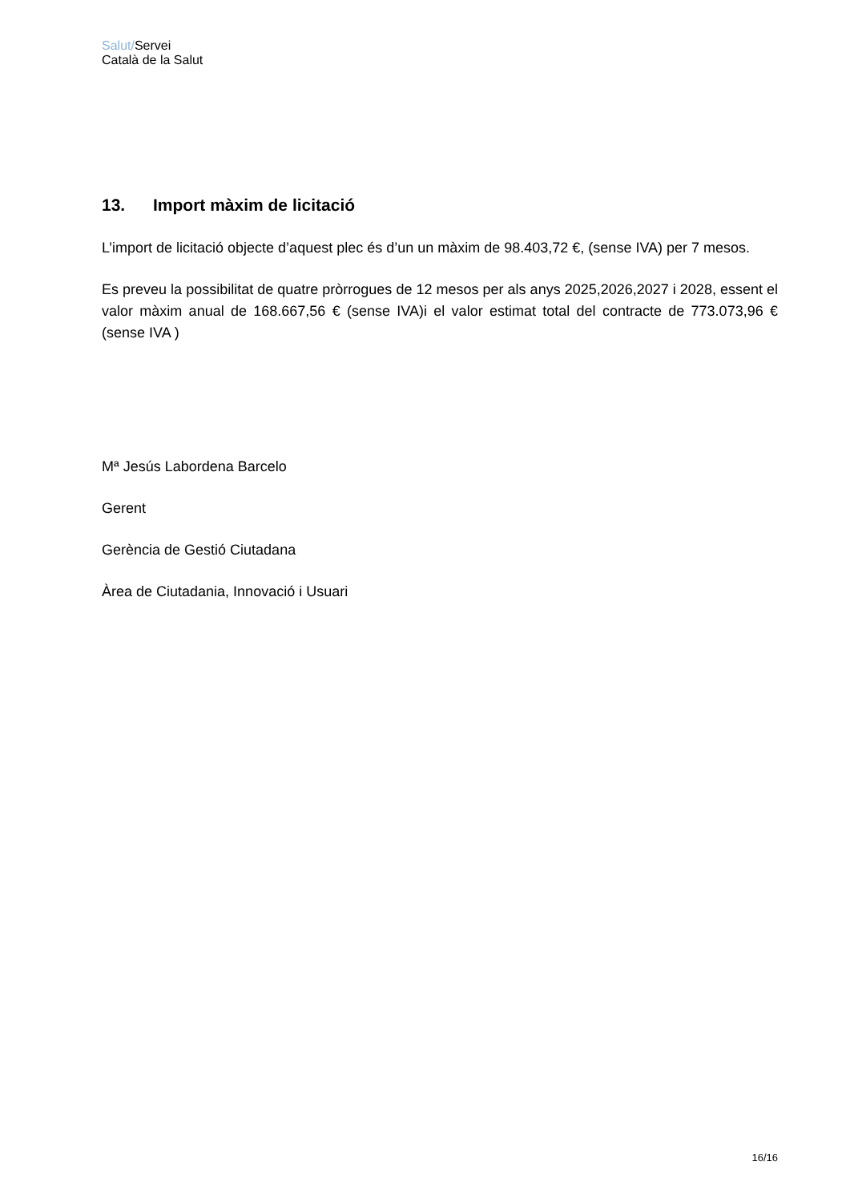Salut/Servei
Català de la Salut
13. Import màxim de licitació
L’import de licitació objecte d’aquest plec és d’un un màxim de 98.403,72 €, (sense IVA) per 7 mesos.
Es preveu la possibilitat de quatre pròrrogues de 12 mesos per als anys 2025,2026,2027 i 2028, essent el valor màxim anual de 168.667,56 € (sense IVA)i el valor estimat total del contracte de 773.073,96 € (sense IVA )
Mª Jesús Labordena Barcelo
Gerent
Gerència de Gestió Ciutadana
Àrea de Ciutadania, Innovació i Usuari
16/16